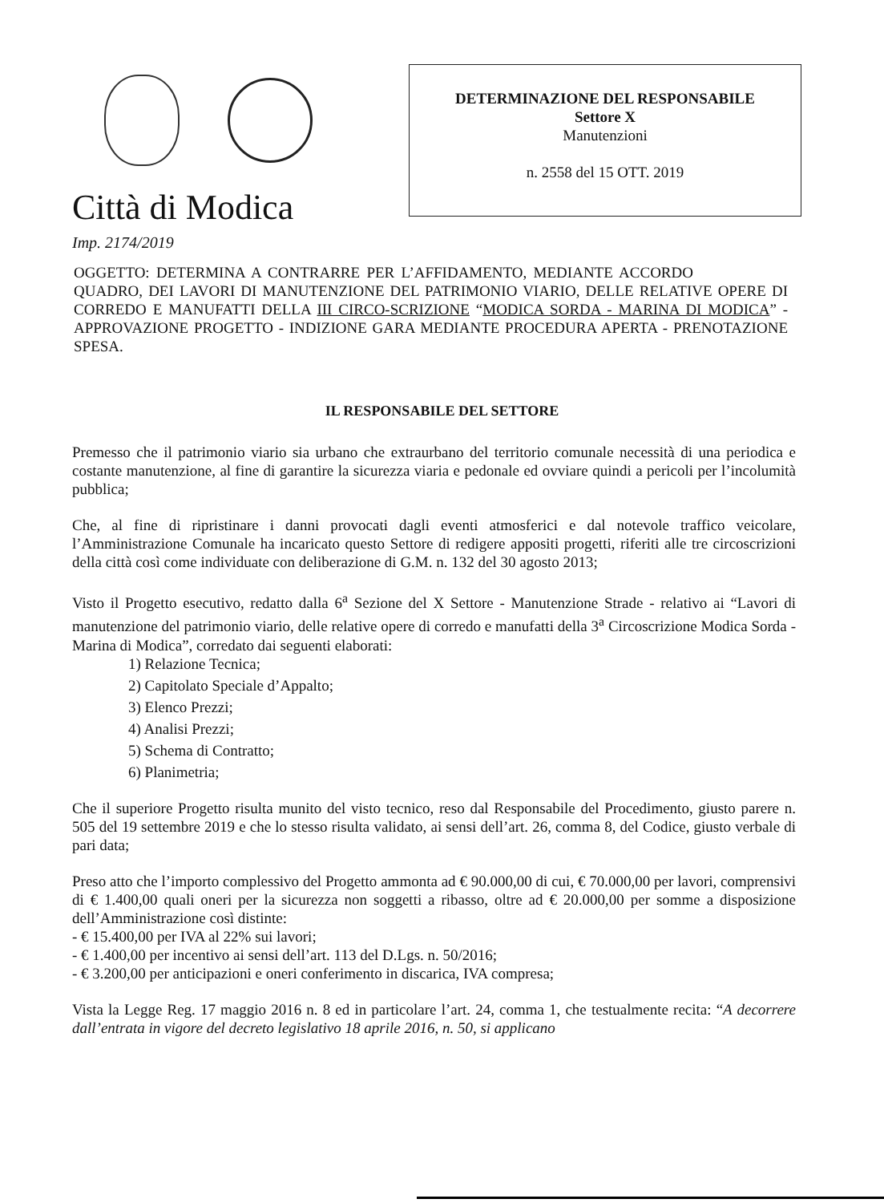Città di Modica
Imp. 2174/2019
DETERMINAZIONE DEL RESPONSABILE
Settore X
Manutenzioni
n. 2558 del 15 OTT. 2019
OGGETTO: DETERMINA A CONTRARRE PER L’AFFIDAMENTO, MEDIANTE ACCORDO QUADRO, DEI LAVORI DI MANUTENZIONE DEL PATRIMONIO VIARIO, DELLE RELATIVE OPERE DI CORREDO E MANUFATTI DELLA III CIRCO-SCRIZIONE “MODICA SORDA - MARINA DI MODICA” - APPROVAZIONE PROGETTO - INDIZIONE GARA MEDIANTE PROCEDURA APERTA - PRENOTAZIONE SPESA.
IL RESPONSABILE DEL SETTORE
Premesso che il patrimonio viario sia urbano che extraurbano del territorio comunale necessità di una periodica e costante manutenzione, al fine di garantire la sicurezza viaria e pedonale ed ovviare quindi a pericoli per l’incolumità pubblica;
Che, al fine di ripristinare i danni provocati dagli eventi atmosferici e dal notevole traffico veicolare, l’Amministrazione Comunale ha incaricato questo Settore di redigere appositi progetti, riferiti alle tre circoscrizioni della città così come individuate con deliberazione di G.M. n. 132 del 30 agosto 2013;
Visto il Progetto esecutivo, redatto dalla 6<sup>a</sup> Sezione del X Settore - Manutenzione Strade - relativo ai “Lavori di manutenzione del patrimonio viario, delle relative opere di corredo e manufatti della 3<sup>a</sup> Circoscrizione Modica Sorda - Marina di Modica”, corredato dai seguenti elaborati:
1) Relazione Tecnica;
2) Capitolato Speciale d’Appalto;
3) Elenco Prezzi;
4) Analisi Prezzi;
5) Schema di Contratto;
6) Planimetria;
Che il superiore Progetto risulta munito del visto tecnico, reso dal Responsabile del Procedimento, giusto parere n. 505 del 19 settembre 2019 e che lo stesso risulta validato, ai sensi dell’art. 26, comma 8, del Codice, giusto verbale di pari data;
Preso atto che l’importo complessivo del Progetto ammonta ad € 90.000,00 di cui, € 70.000,00 per lavori, comprensivi di € 1.400,00 quali oneri per la sicurezza non soggetti a ribasso, oltre ad € 20.000,00 per somme a disposizione dell’Amministrazione così distinte:
- € 15.400,00 per IVA al 22% sui lavori;
- € 1.400,00 per incentivo ai sensi dell’art. 113 del D.Lgs. n. 50/2016;
- € 3.200,00 per anticipazioni e oneri conferimento in discarica, IVA compresa;
Vista la Legge Reg. 17 maggio 2016 n. 8 ed in particolare l’art. 24, comma 1, che testualmente recita: “A decorrere dall’entrata in vigore del decreto legislativo 18 aprile 2016, n. 50, si applicano